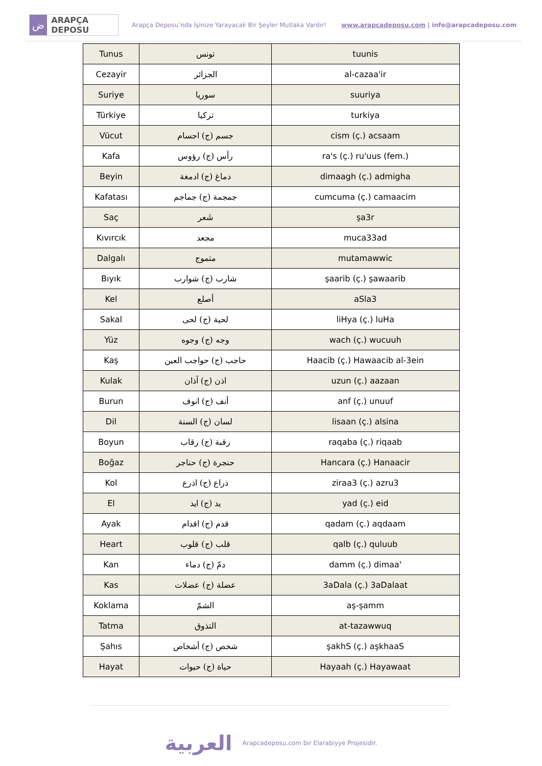ض
ARAPÇA DEPOSU
Arapça Deposu’nda İşinize Yarayacak Bir Şeyler Mutlaka Vardır!
www.arapcadeposu.com | info@arapcadeposu.com
| Tunus | تونس | tuunis |
| Cezayir | الجزائر | al-cazaa'ir |
| Suriye | سوريا | suuriya |
| Türkiye | تركيا | turkiya |
| Vücut | جسم (ج) اجسام | cism (ç.) acsaam |
| Kafa | رأس (ج) رؤوس | ra's (ç.) ru'uus (fem.) |
| Beyin | دماغ (ج) ادمغة | dimaagh (ç.) admigha |
| Kafatası | جمجمة (ج) جماجم | cumcuma (ç.) camaacim |
| Saç | شَعر | şa3r |
| Kıvırcık | مجعد | muca33ad |
| Dalgalı | متموج | mutamawwic |
| Bıyık | شارب (ج) شوارب | şaarib (ç.) şawaarib |
| Kel | أصلع | aSla3 |
| Sakal | لحية (ج) لحى | liHya (ç.) luHa |
| Yüz | وجه (ج) وجوه | wach (ç.) wucuuh |
| Kaş | حاجب (ج) حواجب العين | Haacib (ç.) Hawaacib al-3ein |
| Kulak | اذن (ج) آذان | uzun (ç.) aazaan |
| Burun | أنف (ج) انوف | anf (ç.) unuuf |
| Dil | لسان (ج) السنة | lisaan (ç.) alsina |
| Boyun | رقبة (ج) رقاب | raqaba (ç.) riqaab |
| Boğaz | حنجرة (ج) حناجر | Hancara (ç.) Hanaacir |
| Kol | ذراع (ج) اذرع | ziraa3 (ç.) azru3 |
| El | يد (ج) ايد | yad (ç.) eid |
| Ayak | قدم (ج) اقدام | qadam (ç.) aqdaam |
| Heart | قلب (ج) قلوب | qalb (ç.) quluub |
| Kan | دمّ (ج) دماء | damm (ç.) dimaa' |
| Kas | عضلة (ج) عضلات | 3aDala (ç.) 3aDalaat |
| Koklama | الشمّ | aş-şamm |
| Tatma | التذوق | at-tazawwuq |
| Şahıs | شخص (ج) أشخاص | şakhS (ç.) aşkhaaS |
| Hayat | حياة (ج) حيوات | Hayaah (ç.) Hayawaat |
العربية Arapcadeposu.com bir Elarabiyye Projesidir.